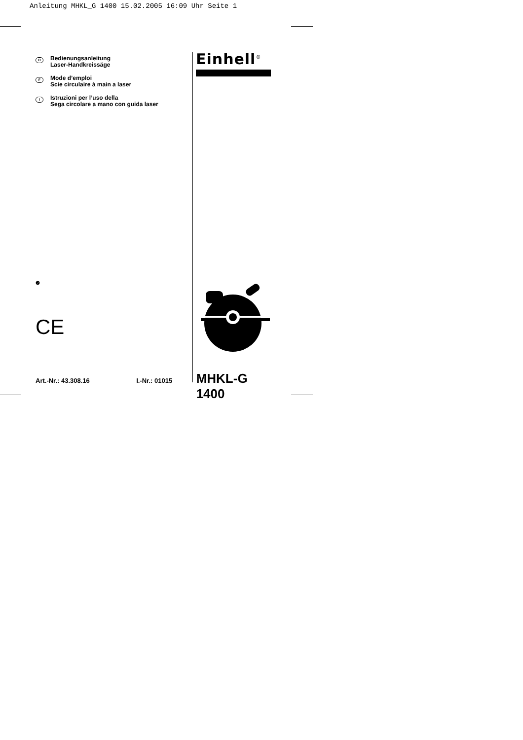Anleitung MHKL_G 1400 15.02.2005 16:09 Uhr Seite 1
D
Bedienungsanleitung
Laser-Handkreissäge
F
Mode d’emploi
Scie circulaire à main a laser
I
Istruzioni per l’uso della
Sega circolare a mano con guida laser
❼
CE
Einhell<sup>®</sup>
Art.-Nr.: 43.308.16 I.-Nr.: 01015 MHKL-G 1400